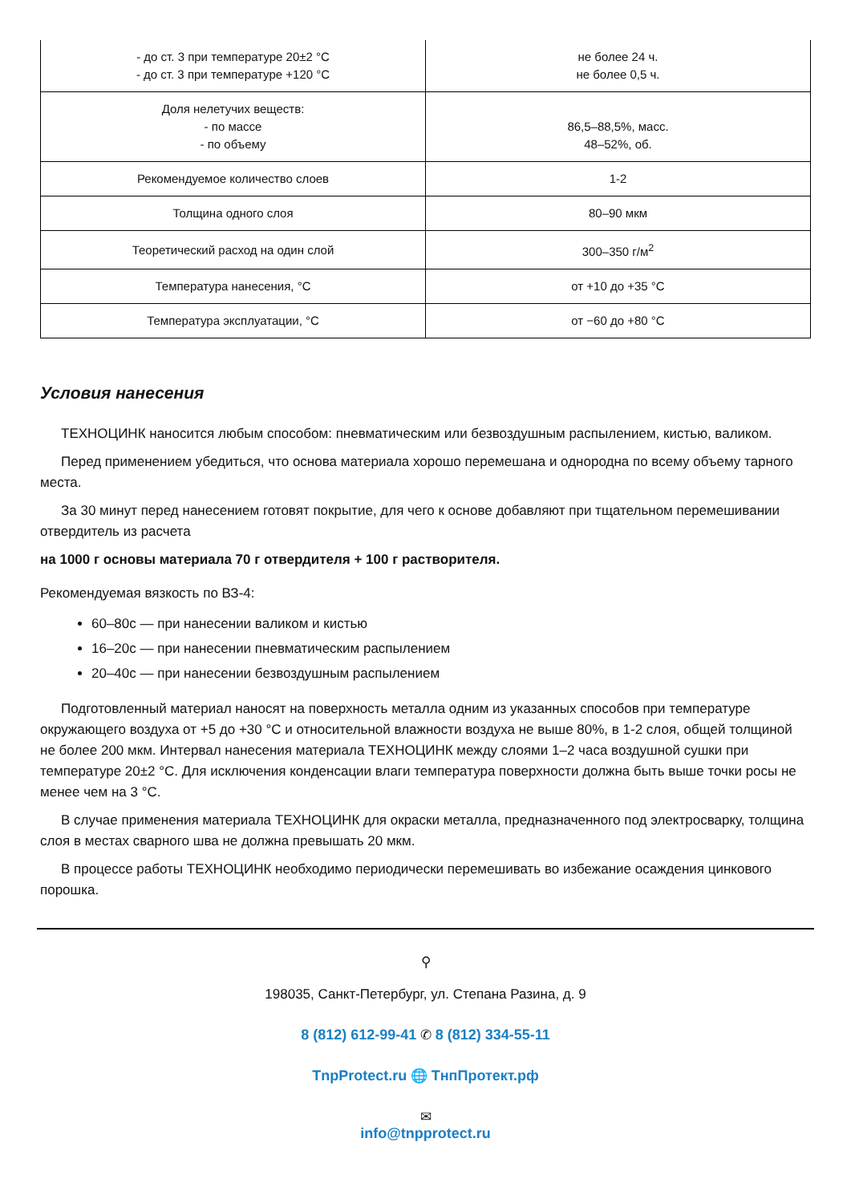| - до ст. 3 при температуре 20±2 °C - до ст. 3 при температуре +120 °C | не более 24 ч. не более 0,5 ч. |
| Доля нелетучих веществ: - по массе - по объему | 86,5–88,5%, масс. 48–52%, об. |
| Рекомендуемое количество слоев | 1-2 |
| Толщина одного слоя | 80–90 мкм |
| Теоретический расход на один слой | 300–350 г/м<sup>2</sup> |
| Температура нанесения, °C | от +10 до +35 °C |
| Температура эксплуатации, °C | от −60 до +80 °C |
Условия нанесения
ТЕХНОЦИНК наносится любым способом: пневматическим или безвоздушным распылением, кистью, валиком.
Перед применением убедиться, что основа материала хорошо перемешана и однородна по всему объему тарного места.
За 30 минут перед нанесением готовят покрытие, для чего к основе добавляют при тщательном перемешивании отвердитель из расчета
на 1000 г основы материала 70 г отвердителя + 100 г растворителя.
Рекомендуемая вязкость по ВЗ-4:
60–80с — при нанесении валиком и кистью
16–20с — при нанесении пневматическим распылением
20–40с — при нанесении безвоздушным распылением
Подготовленный материал наносят на поверхность металла одним из указанных способов при температуре окружающего воздуха от +5 до +30 °C и относительной влажности воздуха не выше 80%, в 1-2 слоя, общей толщиной не более 200 мкм. Интервал нанесения материала ТЕХНОЦИНК между слоями 1–2 часа воздушной сушки при температуре 20±2 °C. Для исключения конденсации влаги температура поверхности должна быть выше точки росы не менее чем на 3 °C.
В случае применения материала ТЕХНОЦИНК для окраски металла, предназначенного под электросварку, толщина слоя в местах сварного шва не должна превышать 20 мкм.
В процессе работы ТЕХНОЦИНК необходимо периодически перемешивать во избежание осаждения цинкового порошка.
⚲
198035, Санкт-Петербург, ул. Степана Разина, д. 9
8 (812) 612-99-41 ✆ 8 (812) 334-55-11
TnpProtect.ru 🌐 ТнпПротект.рф
✉
info@tnpprotect.ru